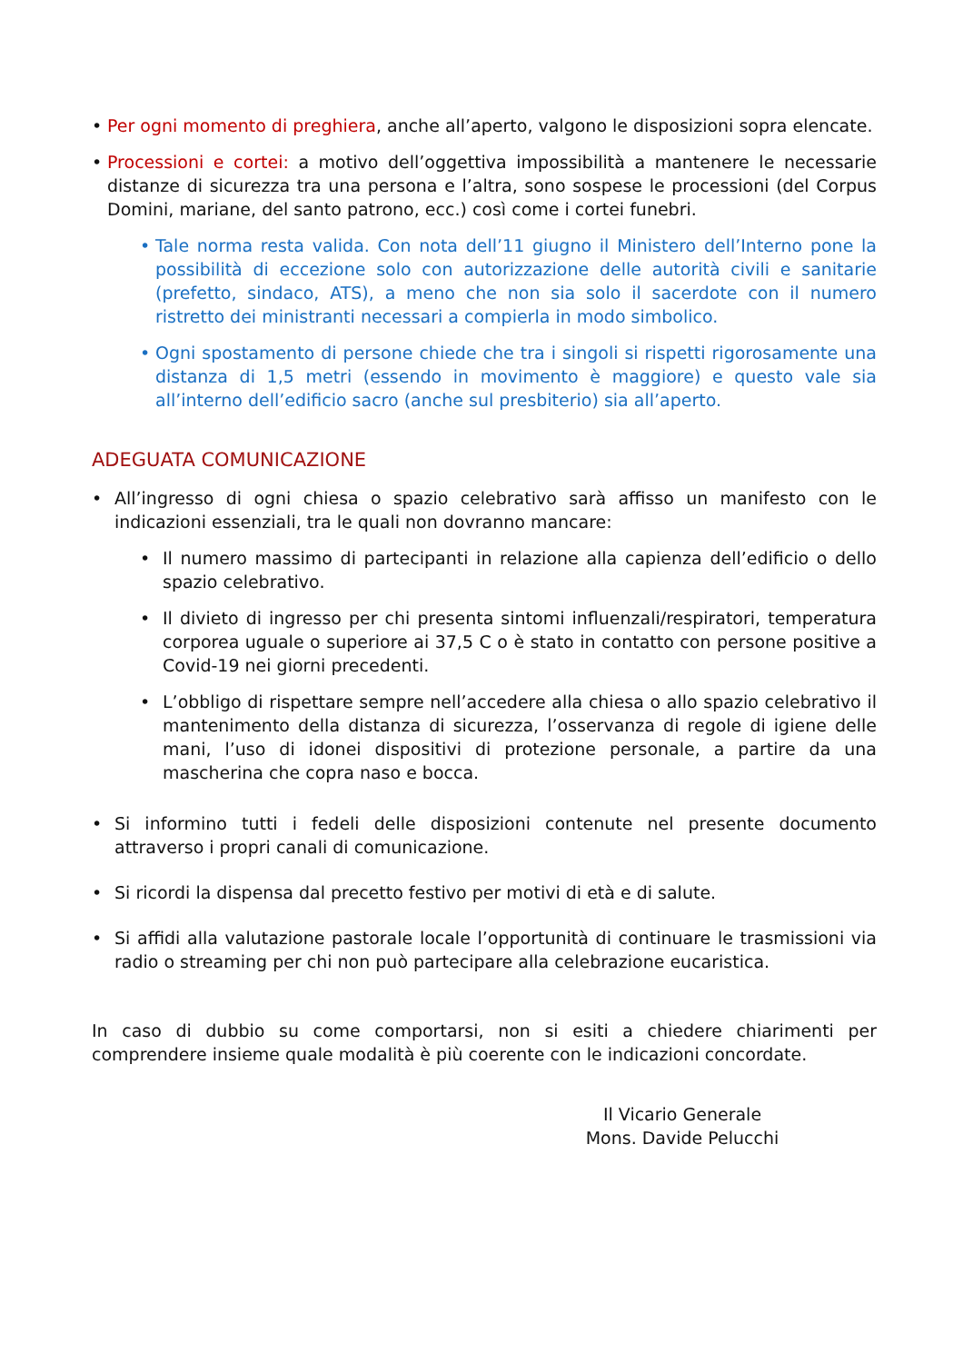• Per ogni momento di preghiera, anche all’aperto, valgono le disposizioni sopra elencate.
• Processioni e cortei: a motivo dell’oggettiva impossibilità a mantenere le necessarie distanze di sicurezza tra una persona e l’altra, sono sospese le processioni (del Corpus Domini, mariane, del santo patrono, ecc.) così come i cortei funebri.
• Tale norma resta valida. Con nota dell’11 giugno il Ministero dell’Interno pone la possibilità di eccezione solo con autorizzazione delle autorità civili e sanitarie (prefetto, sindaco, ATS), a meno che non sia solo il sacerdote con il numero ristretto dei ministranti necessari a compierla in modo simbolico.
• Ogni spostamento di persone chiede che tra i singoli si rispetti rigorosamente una distanza di 1,5 metri (essendo in movimento è maggiore) e questo vale sia all’interno dell’edificio sacro (anche sul presbiterio) sia all’aperto.
ADEGUATA COMUNICAZIONE
• All’ingresso di ogni chiesa o spazio celebrativo sarà affisso un manifesto con le indicazioni essenziali, tra le quali non dovranno mancare:
• Il numero massimo di partecipanti in relazione alla capienza dell’edificio o dello spazio celebrativo.
• Il divieto di ingresso per chi presenta sintomi influenzali/respiratori, temperatura corporea uguale o superiore ai 37,5 C o è stato in contatto con persone positive a Covid-19 nei giorni precedenti.
• L’obbligo di rispettare sempre nell’accedere alla chiesa o allo spazio celebrativo il mantenimento della distanza di sicurezza, l’osservanza di regole di igiene delle mani, l’uso di idonei dispositivi di protezione personale, a partire da una mascherina che copra naso e bocca.
• Si informino tutti i fedeli delle disposizioni contenute nel presente documento attraverso i propri canali di comunicazione.
• Si ricordi la dispensa dal precetto festivo per motivi di età e di salute.
• Si affidi alla valutazione pastorale locale l’opportunità di continuare le trasmissioni via radio o streaming per chi non può partecipare alla celebrazione eucaristica.
In caso di dubbio su come comportarsi, non si esiti a chiedere chiarimenti per comprendere insieme quale modalità è più coerente con le indicazioni concordate.
Il Vicario Generale
Mons. Davide Pelucchi